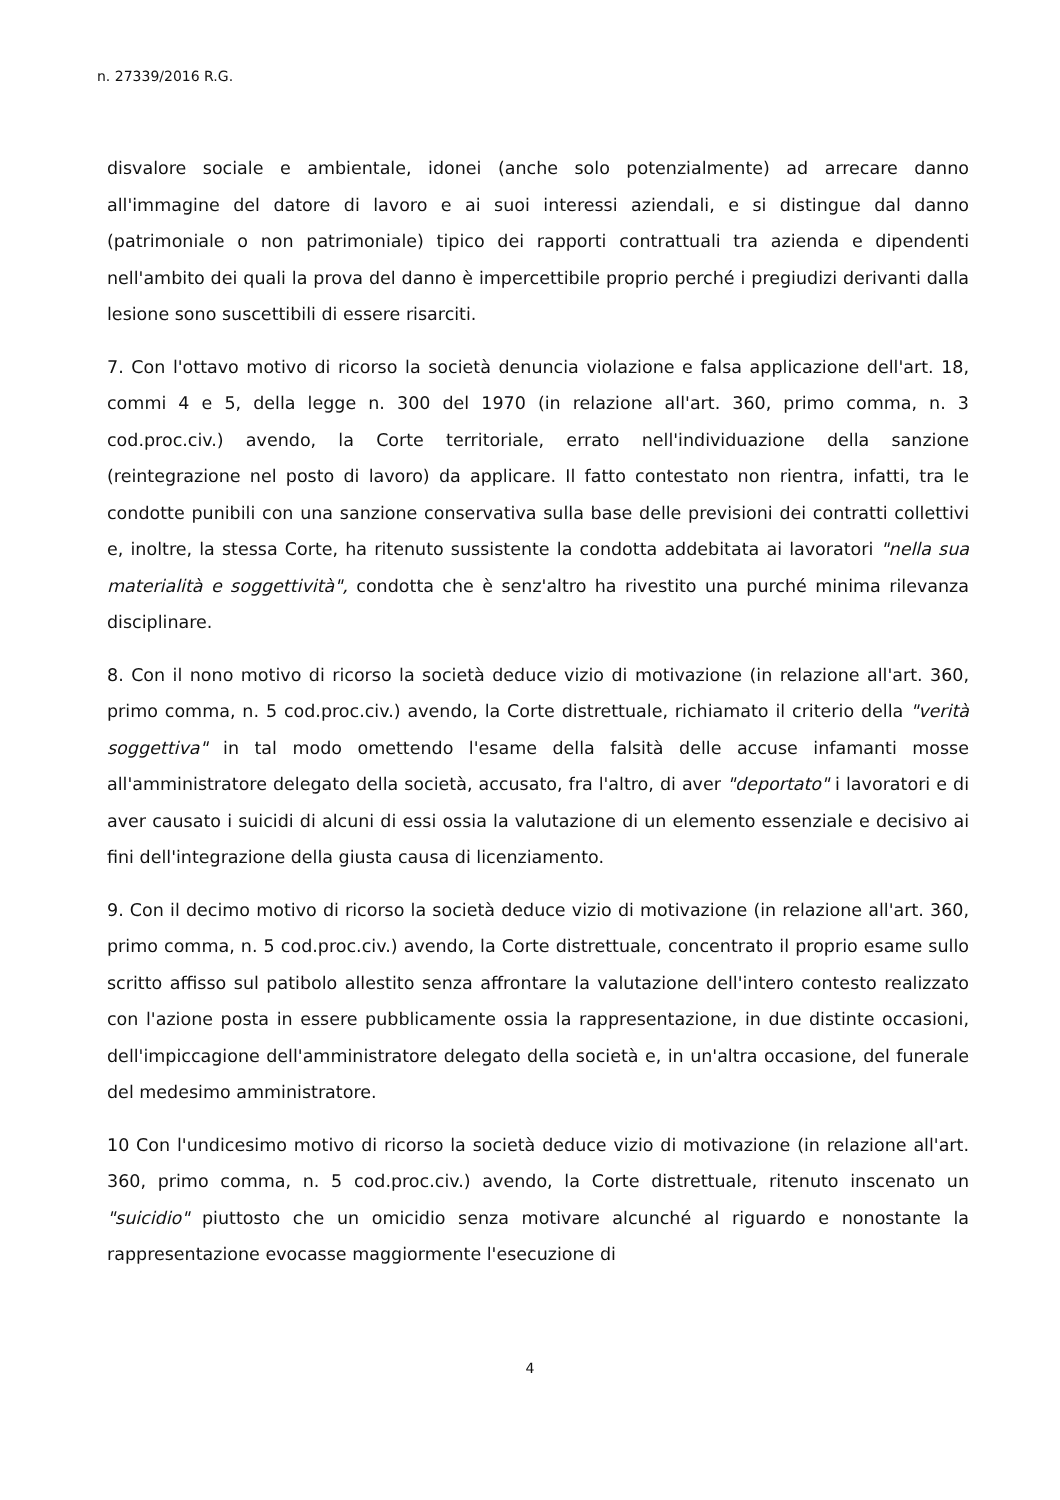n. 27339/2016 R.G.
disvalore sociale e ambientale, idonei (anche solo potenzialmente) ad arrecare danno all'immagine del datore di lavoro e ai suoi interessi aziendali, e si distingue dal danno (patrimoniale o non patrimoniale) tipico dei rapporti contrattuali tra azienda e dipendenti nell'ambito dei quali la prova del danno è impercettibile proprio perché i pregiudizi derivanti dalla lesione sono suscettibili di essere risarciti.
7. Con l'ottavo motivo di ricorso la società denuncia violazione e falsa applicazione dell'art. 18, commi 4 e 5, della legge n. 300 del 1970 (in relazione all'art. 360, primo comma, n. 3 cod.proc.civ.) avendo, la Corte territoriale, errato nell'individuazione della sanzione (reintegrazione nel posto di lavoro) da applicare. Il fatto contestato non rientra, infatti, tra le condotte punibili con una sanzione conservativa sulla base delle previsioni dei contratti collettivi e, inoltre, la stessa Corte, ha ritenuto sussistente la condotta addebitata ai lavoratori "nella sua materialità e soggettività", condotta che è senz'altro ha rivestito una purché minima rilevanza disciplinare.
8. Con il nono motivo di ricorso la società deduce vizio di motivazione (in relazione all'art. 360, primo comma, n. 5 cod.proc.civ.) avendo, la Corte distrettuale, richiamato il criterio della "verità soggettiva" in tal modo omettendo l'esame della falsità delle accuse infamanti mosse all'amministratore delegato della società, accusato, fra l'altro, di aver "deportato" i lavoratori e di aver causato i suicidi di alcuni di essi ossia la valutazione di un elemento essenziale e decisivo ai fini dell'integrazione della giusta causa di licenziamento.
9. Con il decimo motivo di ricorso la società deduce vizio di motivazione (in relazione all'art. 360, primo comma, n. 5 cod.proc.civ.) avendo, la Corte distrettuale, concentrato il proprio esame sullo scritto affisso sul patibolo allestito senza affrontare la valutazione dell'intero contesto realizzato con l'azione posta in essere pubblicamente ossia la rappresentazione, in due distinte occasioni, dell'impiccagione dell'amministratore delegato della società e, in un'altra occasione, del funerale del medesimo amministratore.
10 Con l'undicesimo motivo di ricorso la società deduce vizio di motivazione (in relazione all'art. 360, primo comma, n. 5 cod.proc.civ.) avendo, la Corte distrettuale, ritenuto inscenato un "suicidio" piuttosto che un omicidio senza motivare alcunché al riguardo e nonostante la rappresentazione evocasse maggiormente l'esecuzione di
4